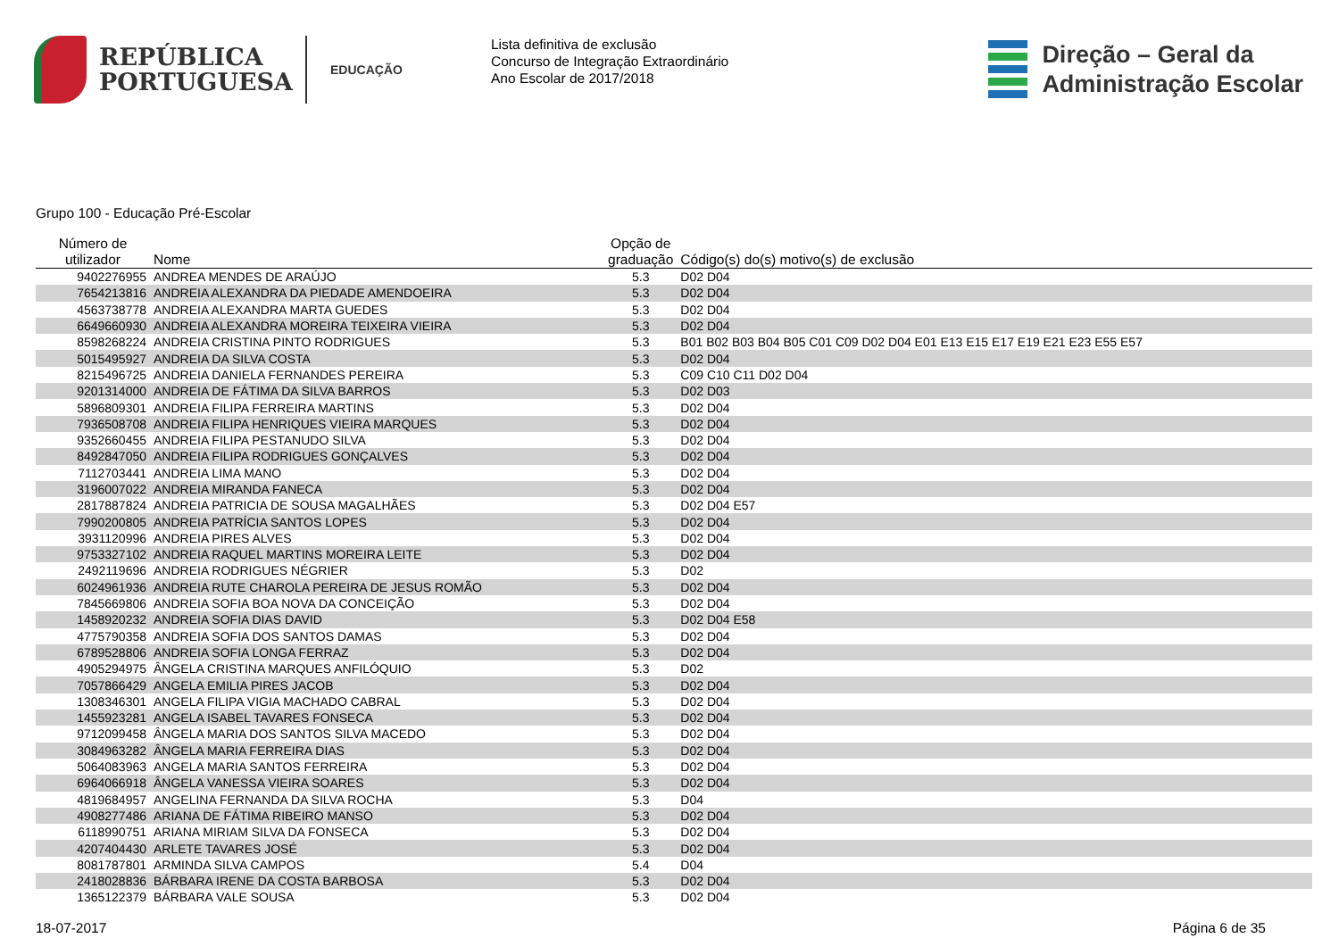REPÚBLICA
PORTUGUESA
EDUCAÇÃO
Lista definitiva de exclusão
Concurso de Integração Extraordinário
Ano Escolar de 2017/2018
Direção – Geral da
Administração Escolar
Grupo 100 - Educação Pré-Escolar
| Número de utilizador | Nome | Opção de graduação | Código(s) do(s) motivo(s) de exclusão |
| --- | --- | --- | --- |
| 9402276955 | ANDREA MENDES DE ARAÚJO | 5.3 | D02 D04 |
| 7654213816 | ANDREIA ALEXANDRA DA PIEDADE AMENDOEIRA | 5.3 | D02 D04 |
| 4563738778 | ANDREIA ALEXANDRA MARTA GUEDES | 5.3 | D02 D04 |
| 6649660930 | ANDREIA ALEXANDRA MOREIRA TEIXEIRA VIEIRA | 5.3 | D02 D04 |
| 8598268224 | ANDREIA CRISTINA PINTO RODRIGUES | 5.3 | B01 B02 B03 B04 B05 C01 C09 D02 D04 E01 E13 E15 E17 E19 E21 E23 E55 E57 |
| 5015495927 | ANDREIA DA SILVA COSTA | 5.3 | D02 D04 |
| 8215496725 | ANDREIA DANIELA FERNANDES PEREIRA | 5.3 | C09 C10 C11 D02 D04 |
| 9201314000 | ANDREIA DE FÁTIMA DA SILVA BARROS | 5.3 | D02 D03 |
| 5896809301 | ANDREIA FILIPA FERREIRA MARTINS | 5.3 | D02 D04 |
| 7936508708 | ANDREIA FILIPA HENRIQUES VIEIRA MARQUES | 5.3 | D02 D04 |
| 9352660455 | ANDREIA FILIPA PESTANUDO SILVA | 5.3 | D02 D04 |
| 8492847050 | ANDREIA FILIPA RODRIGUES GONÇALVES | 5.3 | D02 D04 |
| 7112703441 | ANDREIA LIMA MANO | 5.3 | D02 D04 |
| 3196007022 | ANDREIA MIRANDA FANECA | 5.3 | D02 D04 |
| 2817887824 | ANDREIA PATRICIA DE SOUSA MAGALHÃES | 5.3 | D02 D04 E57 |
| 7990200805 | ANDREIA PATRÍCIA SANTOS LOPES | 5.3 | D02 D04 |
| 3931120996 | ANDREIA PIRES ALVES | 5.3 | D02 D04 |
| 9753327102 | ANDREIA RAQUEL MARTINS MOREIRA LEITE | 5.3 | D02 D04 |
| 2492119696 | ANDREIA RODRIGUES NÉGRIER | 5.3 | D02 |
| 6024961936 | ANDREIA RUTE CHAROLA PEREIRA DE JESUS ROMÃO | 5.3 | D02 D04 |
| 7845669806 | ANDREIA SOFIA BOA NOVA DA CONCEIÇÃO | 5.3 | D02 D04 |
| 1458920232 | ANDREIA SOFIA DIAS DAVID | 5.3 | D02 D04 E58 |
| 4775790358 | ANDREIA SOFIA DOS SANTOS DAMAS | 5.3 | D02 D04 |
| 6789528806 | ANDREIA SOFIA LONGA FERRAZ | 5.3 | D02 D04 |
| 4905294975 | ÂNGELA CRISTINA MARQUES ANFILÓQUIO | 5.3 | D02 |
| 7057866429 | ANGELA EMILIA PIRES JACOB | 5.3 | D02 D04 |
| 1308346301 | ANGELA FILIPA VIGIA MACHADO CABRAL | 5.3 | D02 D04 |
| 1455923281 | ANGELA ISABEL TAVARES FONSECA | 5.3 | D02 D04 |
| 9712099458 | ÂNGELA MARIA DOS SANTOS SILVA MACEDO | 5.3 | D02 D04 |
| 3084963282 | ÂNGELA MARIA FERREIRA DIAS | 5.3 | D02 D04 |
| 5064083963 | ANGELA MARIA SANTOS FERREIRA | 5.3 | D02 D04 |
| 6964066918 | ÂNGELA VANESSA VIEIRA SOARES | 5.3 | D02 D04 |
| 4819684957 | ANGELINA FERNANDA DA SILVA ROCHA | 5.3 | D04 |
| 4908277486 | ARIANA DE FÁTIMA RIBEIRO MANSO | 5.3 | D02 D04 |
| 6118990751 | ARIANA MIRIAM SILVA DA FONSECA | 5.3 | D02 D04 |
| 4207404430 | ARLETE TAVARES JOSÉ | 5.3 | D02 D04 |
| 8081787801 | ARMINDA SILVA CAMPOS | 5.4 | D04 |
| 2418028836 | BÁRBARA IRENE DA COSTA BARBOSA | 5.3 | D02 D04 |
| 1365122379 | BÁRBARA VALE SOUSA | 5.3 | D02 D04 |
18-07-2017 Página 6 de 35